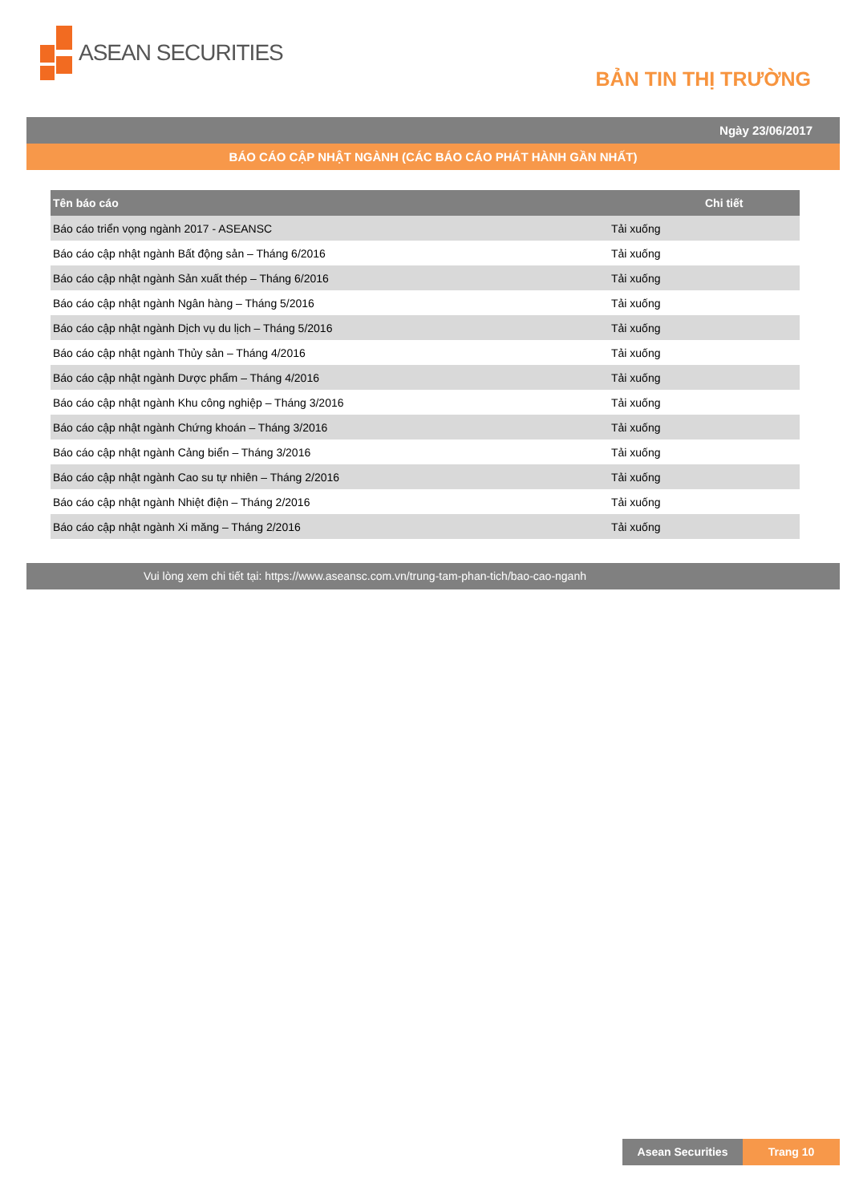ASEAN SECURITIES
BẢN TIN THỊ TRƯỜNG
Ngày 23/06/2017
BÁO CÁO CẬP NHẬT NGÀNH (CÁC BÁO CÁO PHÁT HÀNH GẦN NHẤT)
| Tên báo cáo | Chi tiết |
| --- | --- |
| Báo cáo triển vọng ngành 2017 - ASEANSC | Tải xuống |
| Báo cáo cập nhật ngành Bất động sản – Tháng 6/2016 | Tải xuống |
| Báo cáo cập nhật ngành Sản xuất thép – Tháng 6/2016 | Tải xuống |
| Báo cáo cập nhật ngành Ngân hàng – Tháng 5/2016 | Tải xuống |
| Báo cáo cập nhật ngành Dịch vụ du lịch – Tháng 5/2016 | Tải xuống |
| Báo cáo cập nhật ngành Thủy sản – Tháng 4/2016 | Tải xuống |
| Báo cáo cập nhật ngành Dược phẩm – Tháng 4/2016 | Tải xuống |
| Báo cáo cập nhật ngành Khu công nghiệp – Tháng 3/2016 | Tải xuống |
| Báo cáo cập nhật ngành Chứng khoán – Tháng 3/2016 | Tải xuống |
| Báo cáo cập nhật ngành Cảng biển – Tháng 3/2016 | Tải xuống |
| Báo cáo cập nhật ngành Cao su tự nhiên – Tháng 2/2016 | Tải xuống |
| Báo cáo cập nhật ngành Nhiệt điện – Tháng 2/2016 | Tải xuống |
| Báo cáo cập nhật ngành Xi măng – Tháng 2/2016 | Tải xuống |
Vui lòng xem chi tiết tại: https://www.aseansc.com.vn/trung-tam-phan-tich/bao-cao-nganh
Asean Securities Trang 10